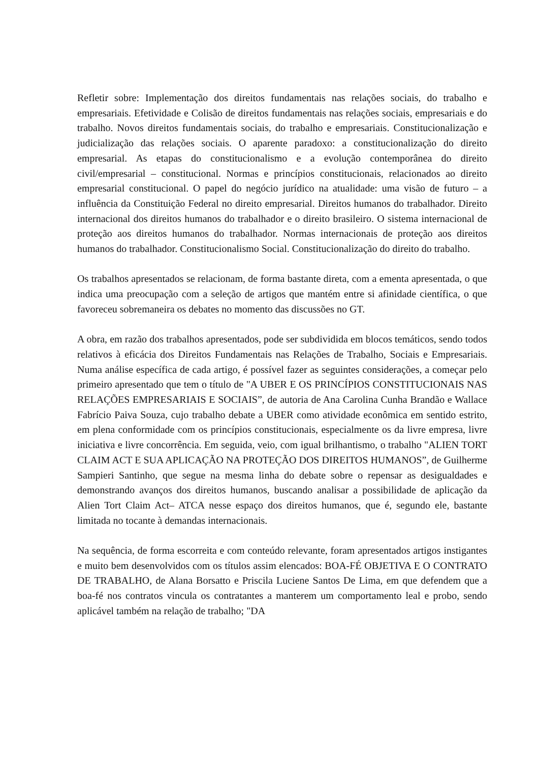Refletir sobre: Implementação dos direitos fundamentais nas relações sociais, do trabalho e empresariais. Efetividade e Colisão de direitos fundamentais nas relações sociais, empresariais e do trabalho. Novos direitos fundamentais sociais, do trabalho e empresariais. Constitucionalização e judicialização das relações sociais. O aparente paradoxo: a constitucionalização do direito empresarial. As etapas do constitucionalismo e a evolução contemporânea do direito civil/empresarial – constitucional. Normas e princípios constitucionais, relacionados ao direito empresarial constitucional. O papel do negócio jurídico na atualidade: uma visão de futuro – a influência da Constituição Federal no direito empresarial. Direitos humanos do trabalhador. Direito internacional dos direitos humanos do trabalhador e o direito brasileiro. O sistema internacional de proteção aos direitos humanos do trabalhador. Normas internacionais de proteção aos direitos humanos do trabalhador. Constitucionalismo Social. Constitucionalização do direito do trabalho.
Os trabalhos apresentados se relacionam, de forma bastante direta, com a ementa apresentada, o que indica uma preocupação com a seleção de artigos que mantém entre si afinidade científica, o que favoreceu sobremaneira os debates no momento das discussões no GT.
A obra, em razão dos trabalhos apresentados, pode ser subdividida em blocos temáticos, sendo todos relativos à eficácia dos Direitos Fundamentais nas Relações de Trabalho, Sociais e Empresariais. Numa análise específica de cada artigo, é possível fazer as seguintes considerações, a começar pelo primeiro apresentado que tem o título de "A UBER E OS PRINCÍPIOS CONSTITUCIONAIS NAS RELAÇÕES EMPRESARIAIS E SOCIAIS”, de autoria de Ana Carolina Cunha Brandão e Wallace Fabrício Paiva Souza, cujo trabalho debate a UBER como atividade econômica em sentido estrito, em plena conformidade com os princípios constitucionais, especialmente os da livre empresa, livre iniciativa e livre concorrência. Em seguida, veio, com igual brilhantismo, o trabalho "ALIEN TORT CLAIM ACT E SUA APLICAÇÃO NA PROTEÇÃO DOS DIREITOS HUMANOS”, de Guilherme Sampieri Santinho, que segue na mesma linha do debate sobre o repensar as desigualdades e demonstrando avanços dos direitos humanos, buscando analisar a possibilidade de aplicação da Alien Tort Claim Act– ATCA nesse espaço dos direitos humanos, que é, segundo ele, bastante limitada no tocante à demandas internacionais.
Na sequência, de forma escorreita e com conteúdo relevante, foram apresentados artigos instigantes e muito bem desenvolvidos com os títulos assim elencados: BOA-FÉ OBJETIVA E O CONTRATO DE TRABALHO, de Alana Borsatto e Priscila Luciene Santos De Lima, em que defendem que a boa-fé nos contratos vincula os contratantes a manterem um comportamento leal e probo, sendo aplicável também na relação de trabalho; "DA